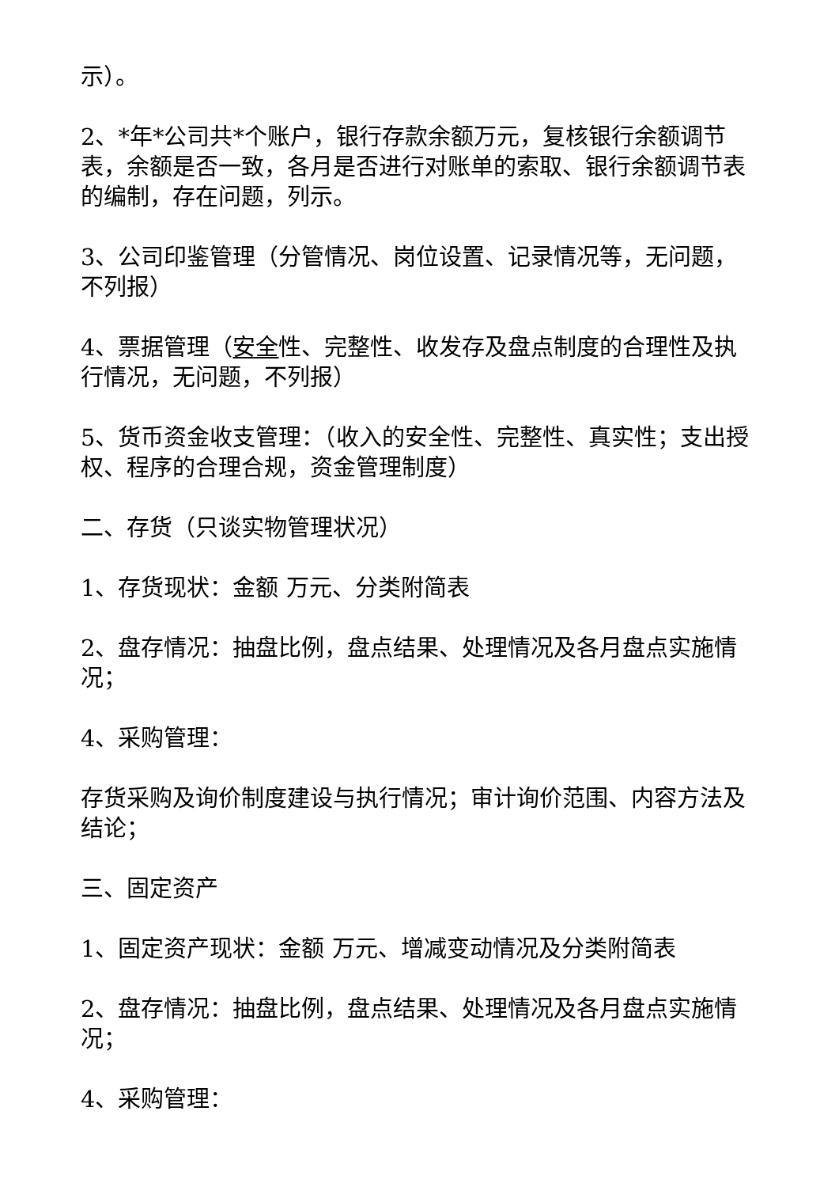示）。
2、*年*公司共*个账户，银行存款余额万元，复核银行余额调节表，余额是否一致，各月是否进行对账单的索取、银行余额调节表的编制，存在问题，列示。
3、公司印鉴管理（分管情况、岗位设置、记录情况等，无问题，不列报）
4、票据管理（安全性、完整性、收发存及盘点制度的合理性及执行情况，无问题，不列报）
5、货币资金收支管理：（收入的安全性、完整性、真实性；支出授权、程序的合理合规，资金管理制度）
二、存货（只谈实物管理状况）
1、存货现状：金额 万元、分类附简表
2、盘存情况：抽盘比例，盘点结果、处理情况及各月盘点实施情况；
4、采购管理：
存货采购及询价制度建设与执行情况；审计询价范围、内容方法及结论；
三、固定资产
1、固定资产现状：金额 万元、增减变动情况及分类附简表
2、盘存情况：抽盘比例，盘点结果、处理情况及各月盘点实施情况；
4、采购管理：